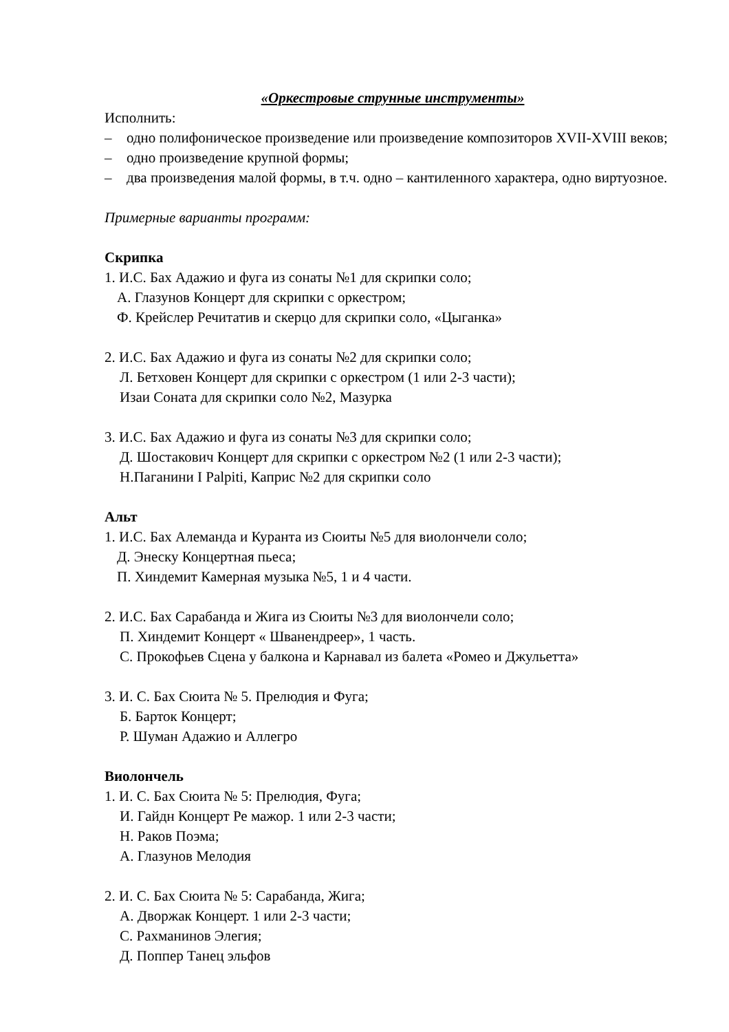«Оркестровые струнные инструменты»
Исполнить:
– одно полифоническое произведение или произведение композиторов XVII-XVIII веков;
– одно произведение крупной формы;
– два произведения малой формы, в т.ч. одно – кантиленного характера, одно виртуозное.
Примерные варианты программ:
Скрипка
1. И.С. Бах Адажио и фуга из сонаты №1 для скрипки соло;
А. Глазунов Концерт для скрипки с оркестром;
Ф. Крейслер Речитатив и скерцо для скрипки соло, «Цыганка»
2. И.С. Бах Адажио и фуга из сонаты №2 для скрипки соло;
Л. Бетховен Концерт для скрипки с оркестром (1 или 2-3 части);
Изаи Соната для скрипки соло №2, Мазурка
3. И.С. Бах Адажио и фуга из сонаты №3 для скрипки соло;
Д. Шостакович Концерт для скрипки с оркестром №2 (1 или 2-3 части);
Н.Паганини I Palpiti, Каприс №2 для скрипки соло
Альт
1. И.С. Бах Алеманда и Куранта из Сюиты №5 для виолончели соло;
Д. Энеску Концертная пьеса;
П. Хиндемит Камерная музыка №5, 1 и 4 части.
2. И.С. Бах Сарабанда и Жига из Сюиты №3 для виолончели соло;
П. Хиндемит Концерт « Шванендреер», 1 часть.
С. Прокофьев Сцена у балкона и Карнавал из балета «Ромео и Джульетта»
3. И. С. Бах Сюита № 5. Прелюдия и Фуга;
Б. Барток Концерт;
Р. Шуман Адажио и Аллегро
Виолончель
1. И. С. Бах Сюита № 5: Прелюдия, Фуга;
И. Гайдн Концерт Ре мажор. 1 или 2-3 части;
Н. Раков Поэма;
А. Глазунов Мелодия
2. И. С. Бах Сюита № 5: Сарабанда, Жига;
А. Дворжак Концерт. 1 или 2-3 части;
С. Рахманинов Элегия;
Д. Поппер Танец эльфов